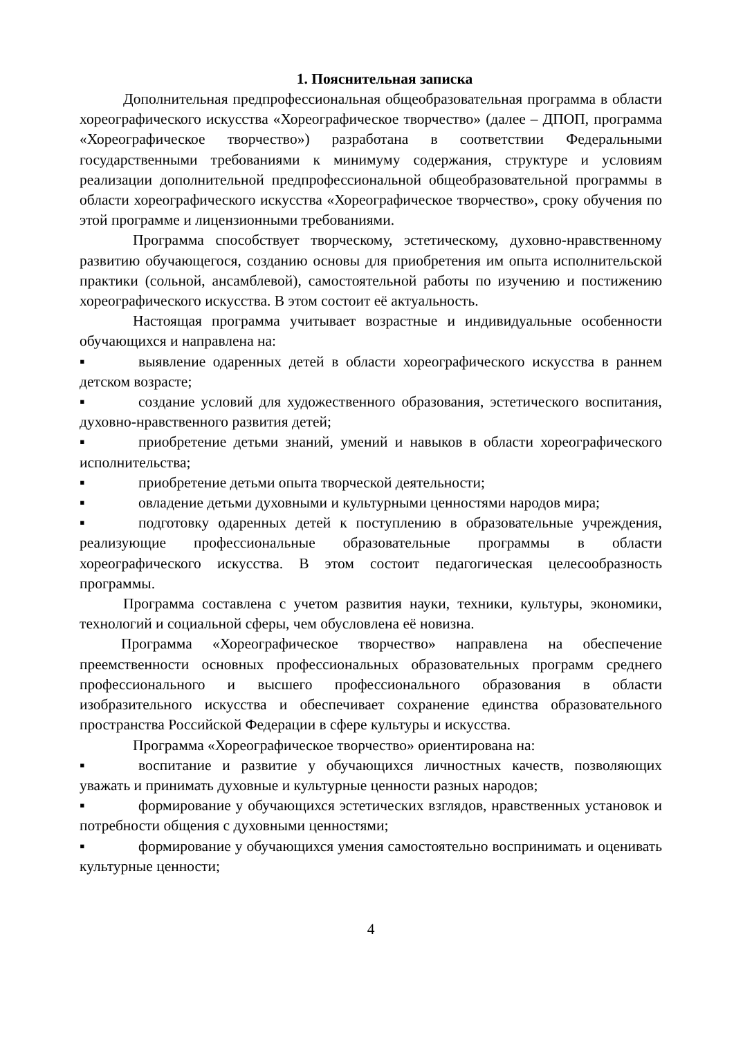1. Пояснительная записка
Дополнительная предпрофессиональная общеобразовательная программа в области хореографического искусства «Хореографическое творчество» (далее – ДПОП, программа «Хореографическое творчество») разработана в соответствии Федеральными государственными требованиями к минимуму содержания, структуре и условиям реализации дополнительной предпрофессиональной общеобразовательной программы в области хореографического искусства «Хореографическое творчество», сроку обучения по этой программе и лицензионными требованиями.
Программа способствует творческому, эстетическому, духовно-нравственному развитию обучающегося, созданию основы для приобретения им опыта исполнительской практики (сольной, ансамблевой), самостоятельной работы по изучению и постижению хореографического искусства. В этом состоит её актуальность.
Настоящая программа учитывает возрастные и индивидуальные особенности обучающихся и направлена на:
▪ выявление одаренных детей в области хореографического искусства в раннем детском возрасте;
▪ создание условий для художественного образования, эстетического воспитания, духовно-нравственного развития детей;
▪ приобретение детьми знаний, умений и навыков в области хореографического исполнительства;
▪ приобретение детьми опыта творческой деятельности;
▪ овладение детьми духовными и культурными ценностями народов мира;
▪ подготовку одаренных детей к поступлению в образовательные учреждения, реализующие профессиональные образовательные программы в области хореографического искусства. В этом состоит педагогическая целесообразность программы.
Программа составлена с учетом развития науки, техники, культуры, экономики, технологий и социальной сферы, чем обусловлена её новизна.
Программа «Хореографическое творчество» направлена на обеспечение преемственности основных профессиональных образовательных программ среднего профессионального и высшего профессионального образования в области изобразительного искусства и обеспечивает сохранение единства образовательного пространства Российской Федерации в сфере культуры и искусства.
Программа «Хореографическое творчество» ориентирована на:
▪ воспитание и развитие у обучающихся личностных качеств, позволяющих уважать и принимать духовные и культурные ценности разных народов;
▪ формирование у обучающихся эстетических взглядов, нравственных установок и потребности общения с духовными ценностями;
▪ формирование у обучающихся умения самостоятельно воспринимать и оценивать культурные ценности;
4